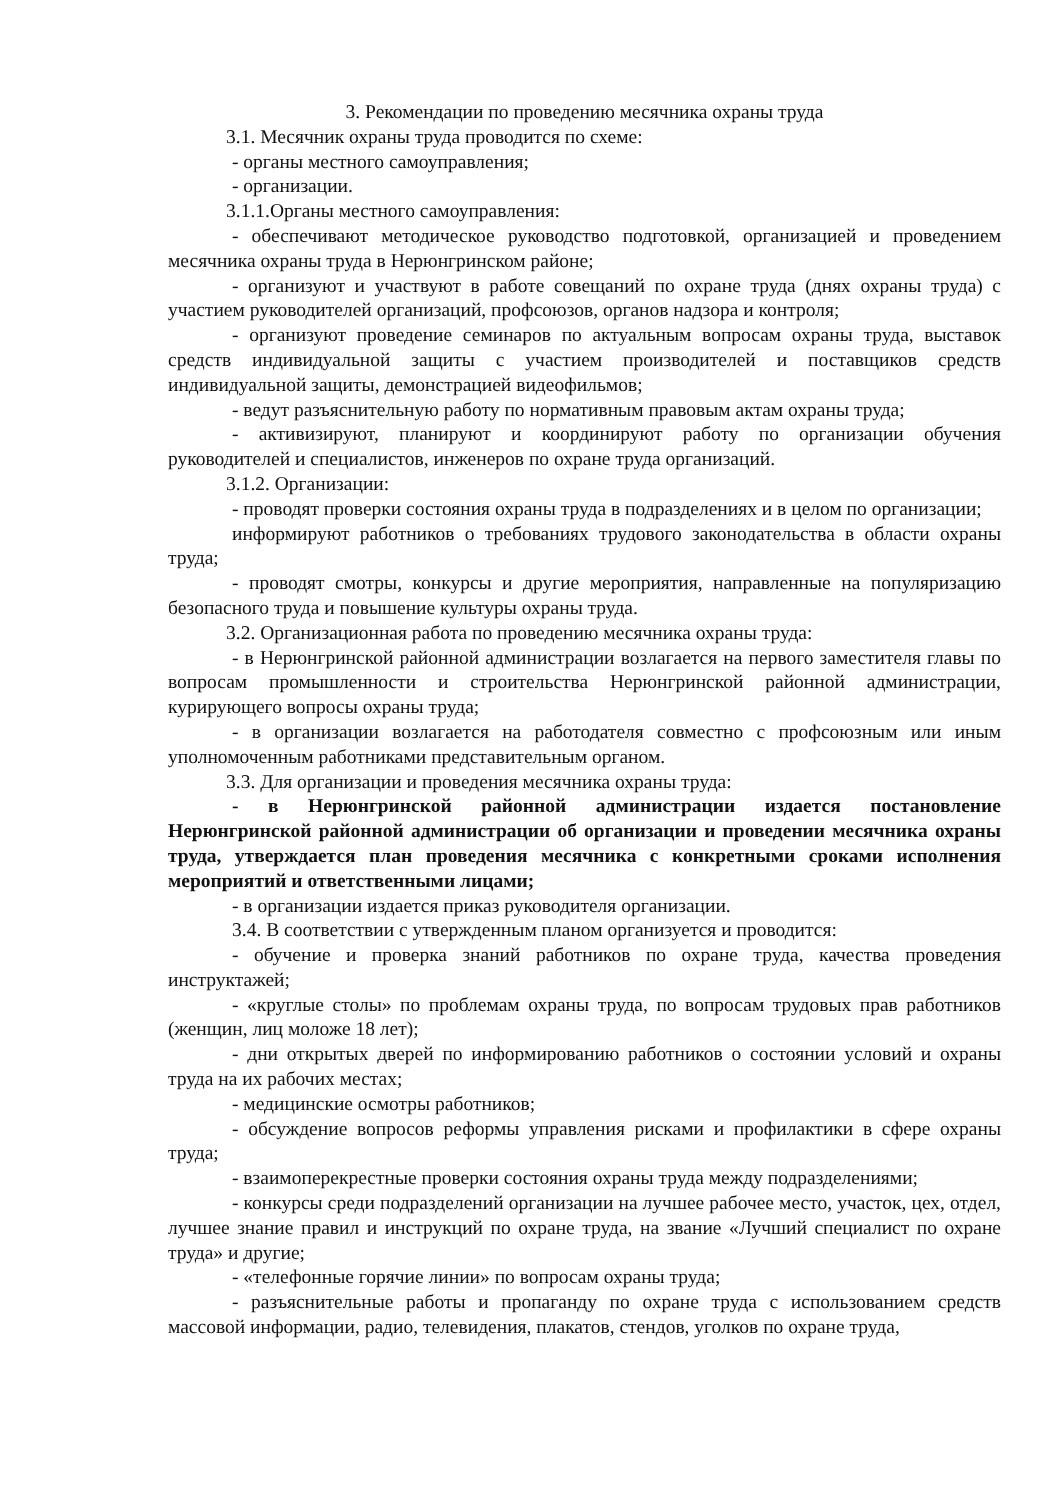3. Рекомендации по проведению месячника охраны труда
3.1. Месячник охраны труда проводится по схеме:
- органы местного самоуправления;
- организации.
3.1.1.Органы местного самоуправления:
- обеспечивают методическое руководство подготовкой, организацией и проведением месячника охраны труда в Нерюнгринском районе;
- организуют и участвуют в работе совещаний по охране труда (днях охраны труда) с участием руководителей организаций, профсоюзов, органов надзора и контроля;
- организуют проведение семинаров по актуальным вопросам охраны труда, выставок средств индивидуальной защиты с участием производителей и поставщиков средств индивидуальной защиты, демонстрацией видеофильмов;
- ведут разъяснительную работу по нормативным правовым актам охраны труда;
- активизируют, планируют и координируют работу по организации обучения руководителей и специалистов, инженеров по охране труда организаций.
3.1.2. Организации:
- проводят проверки состояния охраны труда в подразделениях и в целом по организации;
информируют работников о требованиях трудового законодательства в области охраны труда;
- проводят смотры, конкурсы и другие мероприятия, направленные на популяризацию безопасного труда и повышение культуры охраны труда.
3.2. Организационная работа по проведению месячника охраны труда:
- в Нерюнгринской районной администрации возлагается на первого заместителя главы по вопросам промышленности и строительства Нерюнгринской районной администрации, курирующего вопросы охраны труда;
- в организации возлагается на работодателя совместно с профсоюзным или иным уполномоченным работниками представительным органом.
3.3. Для организации и проведения месячника охраны труда:
- в Нерюнгринской районной администрации издается постановление Нерюнгринской районной администрации об организации и проведении месячника охраны труда, утверждается план проведения месячника с конкретными сроками исполнения мероприятий и ответственными лицами;
- в организации издается приказ руководителя организации.
3.4. В соответствии с утвержденным планом организуется и проводится:
- обучение и проверка знаний работников по охране труда, качества проведения инструктажей;
- «круглые столы» по проблемам охраны труда, по вопросам трудовых прав работников (женщин, лиц моложе 18 лет);
- дни открытых дверей по информированию работников о состоянии условий и охраны труда на их рабочих местах;
- медицинские осмотры работников;
- обсуждение вопросов реформы управления рисками и профилактики в сфере охраны труда;
- взаимоперекрестные проверки состояния охраны труда между подразделениями;
- конкурсы среди подразделений организации на лучшее рабочее место, участок, цех, отдел, лучшее знание правил и инструкций по охране труда, на звание «Лучший специалист по охране труда» и другие;
- «телефонные горячие линии» по вопросам охраны труда;
- разъяснительные работы и пропаганду по охране труда с использованием средств массовой информации, радио, телевидения, плакатов, стендов, уголков по охране труда,